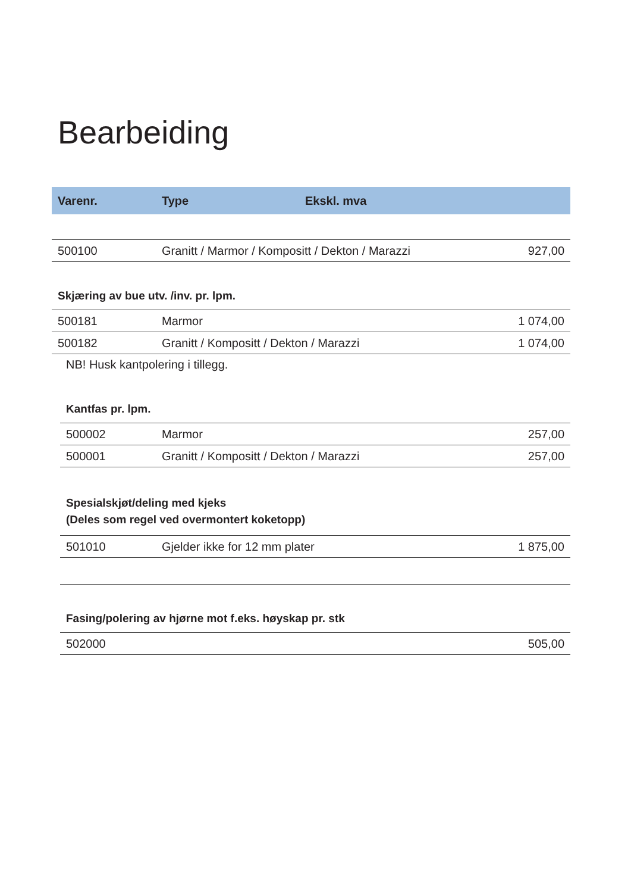Bearbeiding
| Varenr. | Type | Ekskl. mva |
| --- | --- | --- |
| 500100 | Granitt / Marmor / Kompositt / Dekton / Marazzi | 927,00 |
Skjæring av bue utv. /inv. pr. lpm.
| 500181 | Marmor | 1 074,00 |
| 500182 | Granitt / Kompositt / Dekton / Marazzi | 1 074,00 |
NB! Husk kantpolering i tillegg.
Kantfas pr. lpm.
| 500002 | Marmor | 257,00 |
| 500001 | Granitt / Kompositt / Dekton / Marazzi | 257,00 |
Spesialskjøt/deling med kjeks
(Deles som regel ved overmontert koketopp)
| 501010 | Gjelder ikke for 12 mm plater | 1 875,00 |
Fasing/polering av hjørne mot f.eks. høyskap pr. stk
| 502000 | | 505,00 |